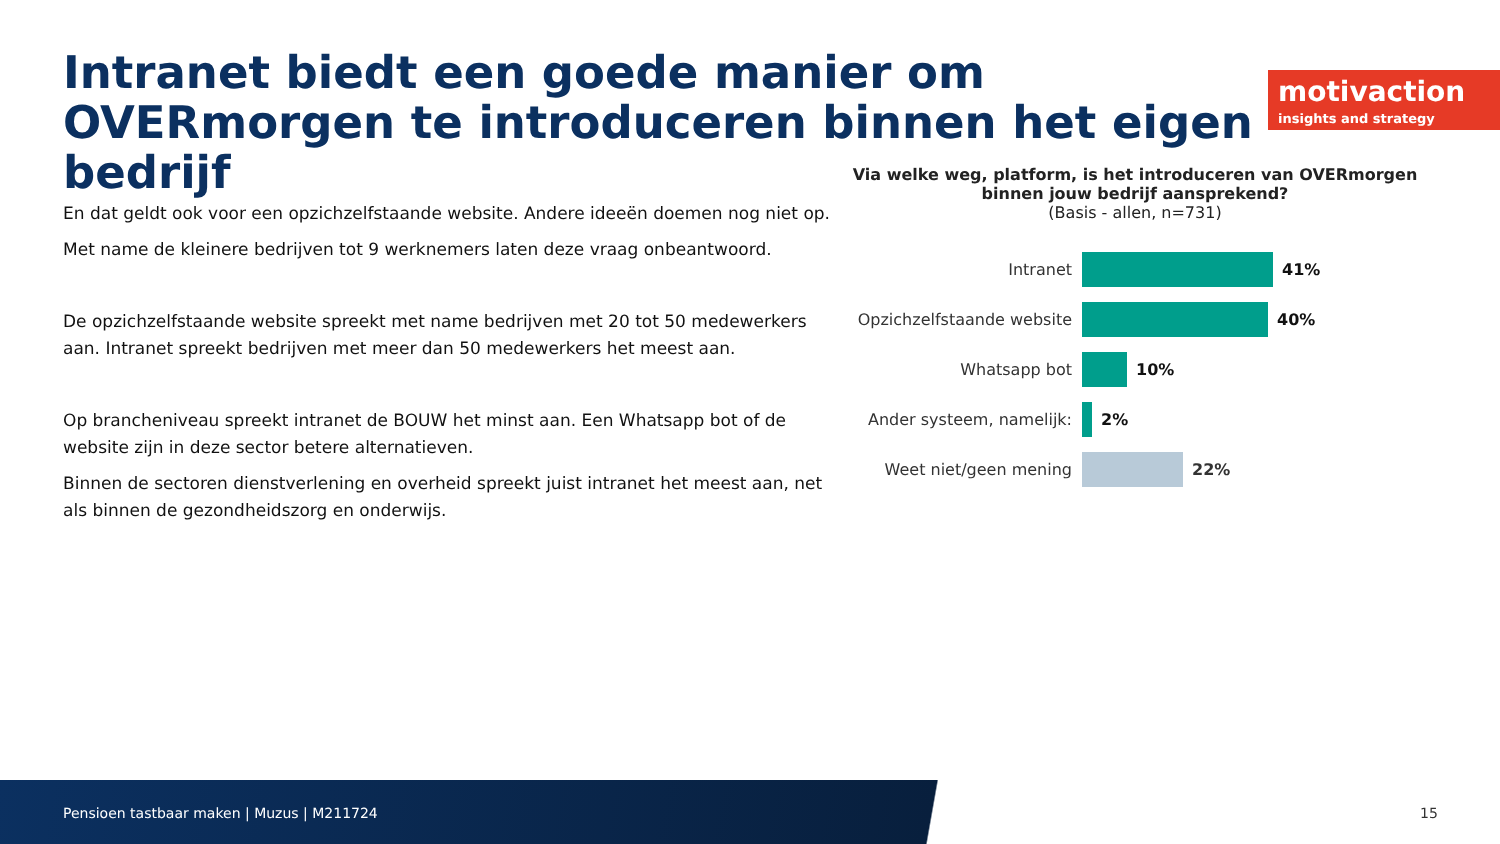Intranet biedt een goede manier om OVERmorgen te introduceren binnen het eigen bedrijf
motivaction
insights and strategy
En dat geldt ook voor een opzichzelfstaande website. Andere ideeën doemen nog niet op.
Met name de kleinere bedrijven tot 9 werknemers laten deze vraag onbeantwoord.
De opzichzelfstaande website spreekt met name bedrijven met 20 tot 50 medewerkers aan. Intranet spreekt bedrijven met meer dan 50 medewerkers het meest aan.
Op brancheniveau spreekt intranet de BOUW het minst aan. Een Whatsapp bot of de website zijn in deze sector betere alternatieven.
Binnen de sectoren dienstverlening en overheid spreekt juist intranet het meest aan, net als binnen de gezondheidszorg en onderwijs.
Via welke weg, platform, is het introduceren van OVERmorgen binnen jouw bedrijf aansprekend?
(Basis - allen, n=731)
Intranet 41%
Opzichzelfstaande website
40%
Whatsapp bot 10%
Ander systeem, namelijk:
2%
Weet niet/geen mening 22%
Pensioen tastbaar maken | Muzus | M211724
15